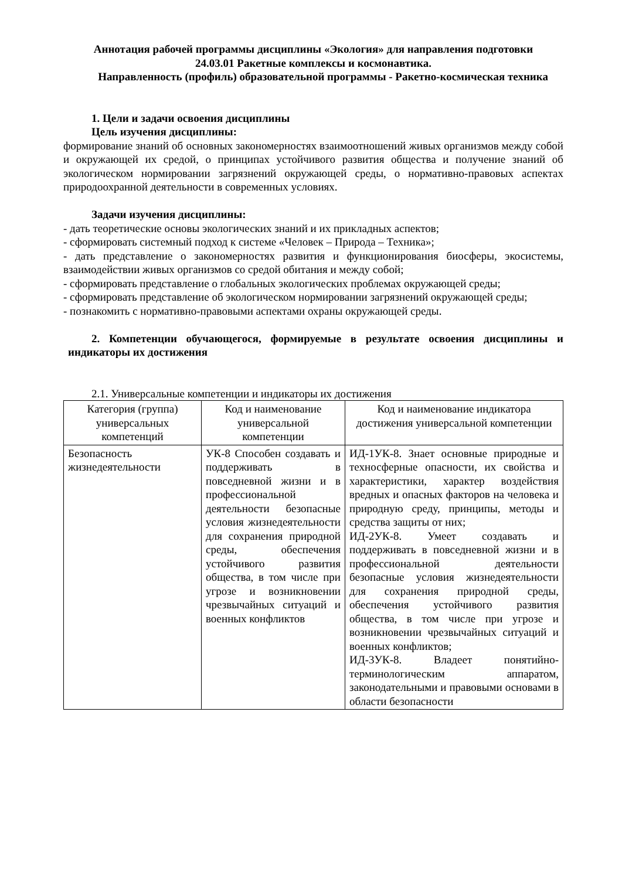Аннотация рабочей программы дисциплины «Экология» для направления подготовки
24.03.01 Ракетные комплексы и космонавтика.
Направленность (профиль) образовательной программы - Ракетно-космическая техника
1. Цели и задачи освоения дисциплины
Цель изучения дисциплины:
формирование знаний об основных закономерностях взаимоотношений живых организмов между собой и окружающей их средой, о принципах устойчивого развития общества и получение знаний об экологическом нормировании загрязнений окружающей среды, о нормативно-правовых аспектах природоохранной деятельности в современных условиях.
Задачи изучения дисциплины:
- дать теоретические основы экологических знаний и их прикладных аспектов;
- сформировать системный подход к системе «Человек – Природа – Техника»;
- дать представление о закономерностях развития и функционирования биосферы, экосистемы, взаимодействии живых организмов со средой обитания и между собой;
- сформировать представление о глобальных экологических проблемах окружающей среды;
- сформировать представление об экологическом нормировании загрязнений окружающей среды;
- познакомить с нормативно-правовыми аспектами охраны окружающей среды.
2. Компетенции обучающегося, формируемые в результате освоения дисциплины и индикаторы их достижения
2.1. Универсальные компетенции и индикаторы их достижения
| Категория (группа) универсальных компетенций | Код и наименование универсальной компетенции | Код и наименование индикатора достижения универсальной компетенции |
| --- | --- | --- |
| Безопасность жизнедеятельности | УК-8 Способен создавать и поддерживать в повседневной жизни и в профессиональной деятельности безопасные условия жизнедеятельности для сохранения природной среды, обеспечения устойчивого развития общества, в том числе при угрозе и возникновении чрезвычайных ситуаций и военных конфликтов | ИД-1УК-8. Знает основные природные и техносферные опасности, их свойства и характеристики, характер воздействия вредных и опасных факторов на человека и природную среду, принципы, методы и средства защиты от них; ИД-2УК-8. Умеет создавать и поддерживать в повседневной жизни и в профессиональной деятельности безопасные условия жизнедеятельности для сохранения природной среды, обеспечения устойчивого развития общества, в том числе при угрозе и возникновении чрезвычайных ситуаций и военных конфликтов; ИД-3УК-8. Владеет понятийно-терминологическим аппаратом, законодательными и правовыми основами в области безопасности |